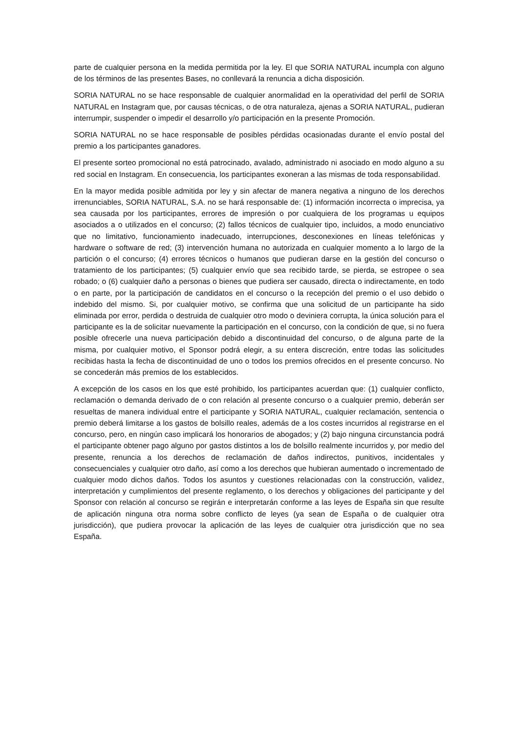parte de cualquier persona en la medida permitida por la ley. El que SORIA NATURAL incumpla con alguno de los términos de las presentes Bases, no conllevará la renuncia a dicha disposición.
SORIA NATURAL no se hace responsable de cualquier anormalidad en la operatividad del perfil de SORIA NATURAL en Instagram que, por causas técnicas, o de otra naturaleza, ajenas a SORIA NATURAL, pudieran interrumpir, suspender o impedir el desarrollo y/o participación en la presente Promoción.
SORIA NATURAL no se hace responsable de posibles pérdidas ocasionadas durante el envío postal del premio a los participantes ganadores.
El presente sorteo promocional no está patrocinado, avalado, administrado ni asociado en modo alguno a su red social en Instagram. En consecuencia, los participantes exoneran a las mismas de toda responsabilidad.
En la mayor medida posible admitida por ley y sin afectar de manera negativa a ninguno de los derechos irrenunciables, SORIA NATURAL, S.A. no se hará responsable de: (1) información incorrecta o imprecisa, ya sea causada por los participantes, errores de impresión o por cualquiera de los programas u equipos asociados a o utilizados en el concurso; (2) fallos técnicos de cualquier tipo, incluidos, a modo enunciativo que no limitativo, funcionamiento inadecuado, interrupciones, desconexiones en líneas telefónicas y hardware o software de red; (3) intervención humana no autorizada en cualquier momento a lo largo de la partición o el concurso; (4) errores técnicos o humanos que pudieran darse en la gestión del concurso o tratamiento de los participantes; (5) cualquier envío que sea recibido tarde, se pierda, se estropee o sea robado; o (6) cualquier daño a personas o bienes que pudiera ser causado, directa o indirectamente, en todo o en parte, por la participación de candidatos en el concurso o la recepción del premio o el uso debido o indebido del mismo. Si, por cualquier motivo, se confirma que una solicitud de un participante ha sido eliminada por error, perdida o destruida de cualquier otro modo o deviniera corrupta, la única solución para el participante es la de solicitar nuevamente la participación en el concurso, con la condición de que, si no fuera posible ofrecerle una nueva participación debido a discontinuidad del concurso, o de alguna parte de la misma, por cualquier motivo, el Sponsor podrá elegir, a su entera discreción, entre todas las solicitudes recibidas hasta la fecha de discontinuidad de uno o todos los premios ofrecidos en el presente concurso. No se concederán más premios de los establecidos.
A excepción de los casos en los que esté prohibido, los participantes acuerdan que: (1) cualquier conflicto, reclamación o demanda derivado de o con relación al presente concurso o a cualquier premio, deberán ser resueltas de manera individual entre el participante y SORIA NATURAL, cualquier reclamación, sentencia o premio deberá limitarse a los gastos de bolsillo reales, además de a los costes incurridos al registrarse en el concurso, pero, en ningún caso implicará los honorarios de abogados; y (2) bajo ninguna circunstancia podrá el participante obtener pago alguno por gastos distintos a los de bolsillo realmente incurridos y, por medio del presente, renuncia a los derechos de reclamación de daños indirectos, punitivos, incidentales y consecuenciales y cualquier otro daño, así como a los derechos que hubieran aumentado o incrementado de cualquier modo dichos daños. Todos los asuntos y cuestiones relacionadas con la construcción, validez, interpretación y cumplimientos del presente reglamento, o los derechos y obligaciones del participante y del Sponsor con relación al concurso se regirán e interpretarán conforme a las leyes de España sin que resulte de aplicación ninguna otra norma sobre conflicto de leyes (ya sean de España o de cualquier otra jurisdicción), que pudiera provocar la aplicación de las leyes de cualquier otra jurisdicción que no sea España.